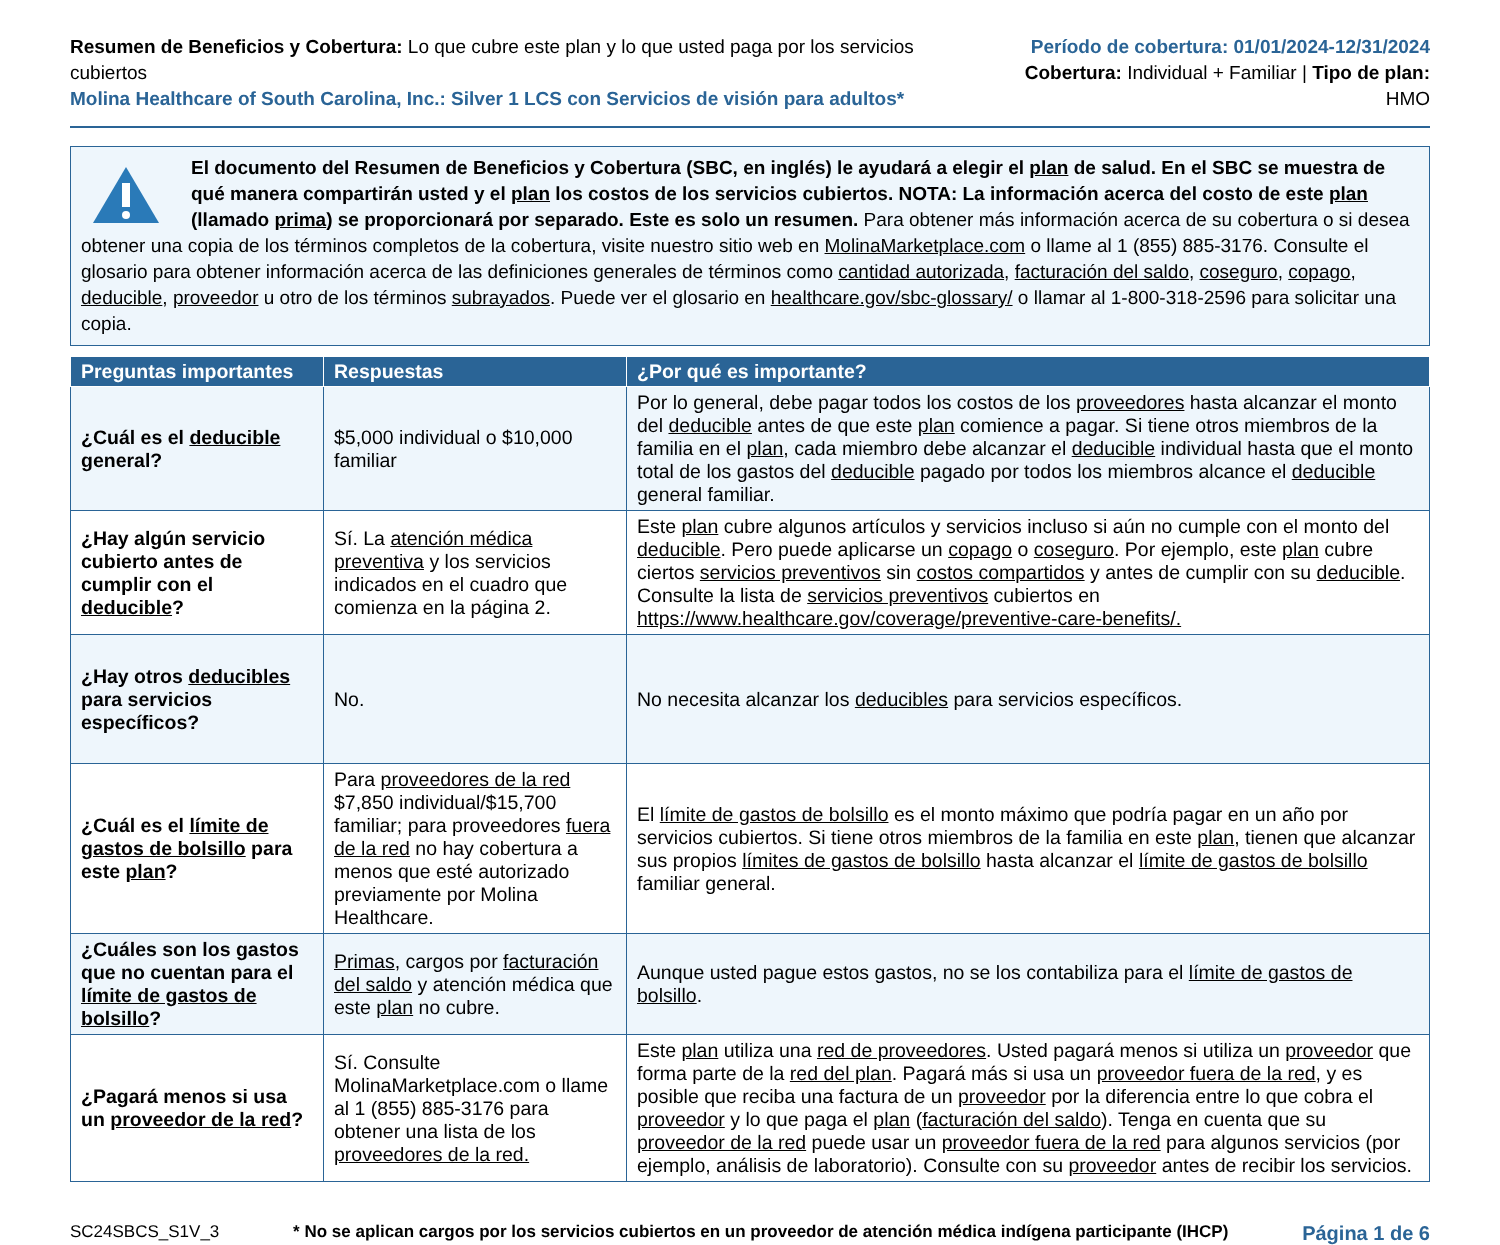Resumen de Beneficios y Cobertura: Lo que cubre este plan y lo que usted paga por los servicios cubiertos
Molina Healthcare of South Carolina, Inc.: Silver 1 LCS con Servicios de visión para adultos*
Período de cobertura: 01/01/2024-12/31/2024
Cobertura: Individual + Familiar | Tipo de plan: HMO
El documento del Resumen de Beneficios y Cobertura (SBC, en inglés) le ayudará a elegir el plan de salud. En el SBC se muestra de qué manera compartirán usted y el plan los costos de los servicios cubiertos. NOTA: La información acerca del costo de este plan (llamado prima) se proporcionará por separado. Este es solo un resumen. Para obtener más información acerca de su cobertura o si desea obtener una copia de los términos completos de la cobertura, visite nuestro sitio web en MolinaMarketplace.com o llame al 1 (855) 885-3176. Consulte el glosario para obtener información acerca de las definiciones generales de términos como cantidad autorizada, facturación del saldo, coseguro, copago, deducible, proveedor u otro de los términos subrayados. Puede ver el glosario en healthcare.gov/sbc-glossary/ o llamar al 1-800-318-2596 para solicitar una copia.
| Preguntas importantes | Respuestas | ¿Por qué es importante? |
| --- | --- | --- |
| ¿Cuál es el deducible general? | $5,000 individual o $10,000 familiar | Por lo general, debe pagar todos los costos de los proveedores hasta alcanzar el monto del deducible antes de que este plan comience a pagar. Si tiene otros miembros de la familia en el plan , cada miembro debe alcanzar el deducible individual hasta que el monto total de los gastos del deducible pagado por todos los miembros alcance el deducible general familiar. |
| ¿Hay algún servicio cubierto antes de cumplir con el deducible ? | Sí. La atención médica preventiva y los servicios indicados en el cuadro que comienza en la página 2. | Este plan cubre algunos artículos y servicios incluso si aún no cumple con el monto del deducible . Pero puede aplicarse un copago o coseguro . Por ejemplo, este plan cubre ciertos servicios preventivos sin costos compartidos y antes de cumplir con su deducible . Consulte la lista de servicios preventivos cubiertos en https://www.healthcare.gov/coverage/preventive-care-benefits/. |
| ¿Hay otros deducibles para servicios específicos? | No. | No necesita alcanzar los deducibles para servicios específicos. |
| ¿Cuál es el límite de gastos de bolsillo para este plan ? | Para proveedores de la red $7,850 individual/$15,700 familiar; para proveedores fuera de la red no hay cobertura a menos que esté autorizado previamente por Molina Healthcare. | El límite de gastos de bolsillo es el monto máximo que podría pagar en un año por servicios cubiertos. Si tiene otros miembros de la familia en este plan , tienen que alcanzar sus propios límites de gastos de bolsillo hasta alcanzar el límite de gastos de bolsillo familiar general. |
| ¿Cuáles son los gastos que no cuentan para el límite de gastos de bolsillo ? | Primas , cargos por facturación del saldo y atención médica que este plan no cubre. | Aunque usted pague estos gastos, no se los contabiliza para el límite de gastos de bolsillo . |
| ¿Pagará menos si usa un proveedor de la red ? | Sí. Consulte MolinaMarketplace.com o llame al 1 (855) 885-3176 para obtener una lista de los proveedores de la red. | Este plan utiliza una red de proveedores . Usted pagará menos si utiliza un proveedor que forma parte de la red del plan . Pagará más si usa un proveedor fuera de la red , y es posible que reciba una factura de un proveedor por la diferencia entre lo que cobra el proveedor y lo que paga el plan ( facturación del saldo ). Tenga en cuenta que su proveedor de la red puede usar un proveedor fuera de la red para algunos servicios (por ejemplo, análisis de laboratorio). Consulte con su proveedor antes de recibir los servicios. |
SC24SBCS_S1V_3 * No se aplican cargos por los servicios cubiertos en un proveedor de atención médica indígena participante (IHCP) Página 1 de 6